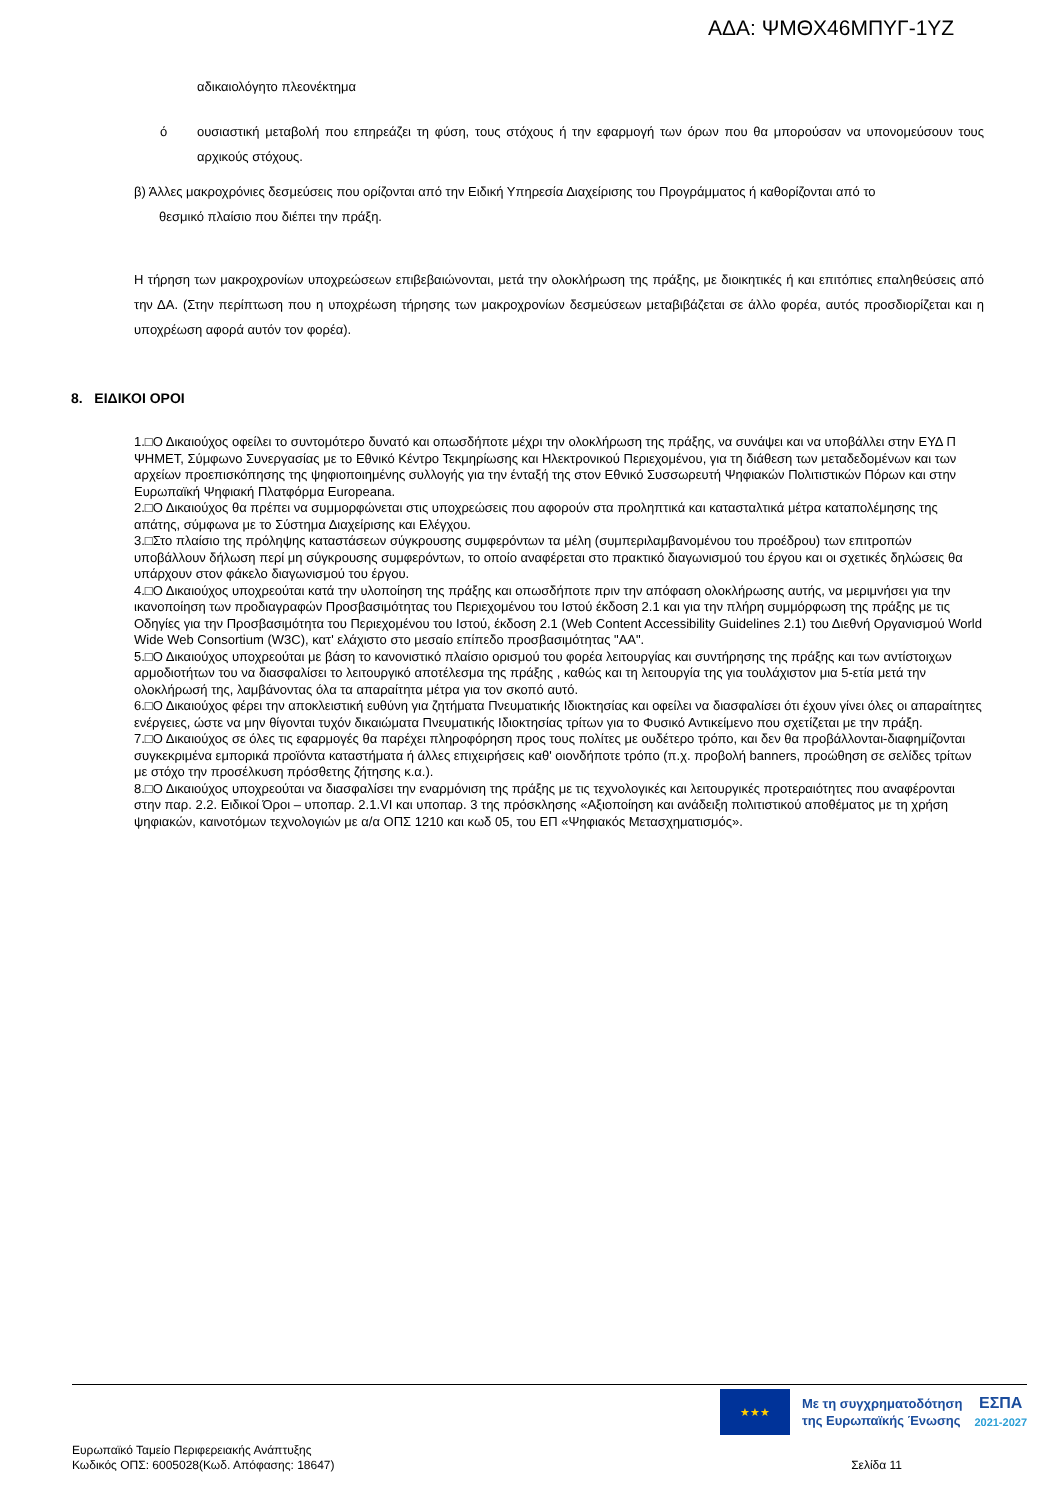ΑΔΑ: ΨΜΘΧ46ΜΠΥΓ-1ΥΖ
αδικαιολόγητο πλεονέκτημα
ό ουσιαστική μεταβολή που επηρεάζει τη φύση, τους στόχους ή την εφαρμογή των όρων που θα μπορούσαν να υπονομεύσουν τους αρχικούς στόχους.
β) Άλλες μακροχρόνιες δεσμεύσεις που ορίζονται από την Ειδική Υπηρεσία Διαχείρισης του Προγράμματος ή καθορίζονται από το
θεσμικό πλαίσιο που διέπει την πράξη.
Η τήρηση των μακροχρονίων υποχρεώσεων επιβεβαιώνονται, μετά την ολοκλήρωση της πράξης, με διοικητικές ή και επιτόπιες επαληθεύσεις από την ΔΑ. (Στην περίπτωση που η υποχρέωση τήρησης των μακροχρονίων δεσμεύσεων μεταβιβάζεται σε άλλο φορέα, αυτός προσδιορίζεται και η υποχρέωση αφορά αυτόν τον φορέα).
8. ΕΙΔΙΚΟΙ ΟΡΟΙ
1.□Ο Δικαιούχος οφείλει το συντομότερο δυνατό και οπωσδήποτε μέχρι την ολοκλήρωση της πράξης, να συνάψει και να υποβάλλει στην ΕΥΔ Π ΨΗΜΕΤ, Σύμφωνο Συνεργασίας με το Εθνικό Κέντρο Τεκμηρίωσης και Ηλεκτρονικού Περιεχομένου, για τη διάθεση των μεταδεδομένων και των αρχείων προεπισκόπησης της ψηφιοποιημένης συλλογής για την ένταξή της στον Εθνικό Συσσωρευτή Ψηφιακών Πολιτιστικών Πόρων και στην Ευρωπαϊκή Ψηφιακή Πλατφόρμα Europeana.
2.□Ο Δικαιούχος θα πρέπει να συμμορφώνεται στις υποχρεώσεις που αφορούν στα προληπτικά και κατασταλτικά μέτρα καταπολέμησης της απάτης, σύμφωνα με το Σύστημα Διαχείρισης και Ελέγχου.
3.□Στο πλαίσιο της πρόληψης καταστάσεων σύγκρουσης συμφερόντων τα μέλη (συμπεριλαμβανομένου του προέδρου) των επιτροπών υποβάλλουν δήλωση περί μη σύγκρουσης συμφερόντων, το οποίο αναφέρεται στο πρακτικό διαγωνισμού του έργου και οι σχετικές δηλώσεις θα υπάρχουν στον φάκελο διαγωνισμού του έργου.
4.□Ο Δικαιούχος υποχρεούται κατά την υλοποίηση της πράξης και οπωσδήποτε πριν την απόφαση ολοκλήρωσης αυτής, να μεριμνήσει για την ικανοποίηση των προδιαγραφών Προσβασιμότητας του Περιεχομένου του Ιστού έκδοση 2.1 και για την πλήρη συμμόρφωση της πράξης με τις Οδηγίες για την Προσβασιμότητα του Περιεχομένου του Ιστού, έκδοση 2.1 (Web Content Accessibility Guidelines 2.1) του Διεθνή Οργανισμού World Wide Web Consortium (W3C), κατ' ελάχιστο στο μεσαίο επίπεδο προσβασιμότητας "ΑΑ".
5.□Ο Δικαιούχος υποχρεούται με βάση το κανονιστικό πλαίσιο ορισμού του φορέα λειτουργίας και συντήρησης της πράξης και των αντίστοιχων αρμοδιοτήτων του να διασφαλίσει το λειτουργικό αποτέλεσμα της πράξης , καθώς και τη λειτουργία της για τουλάχιστον μια 5-ετία μετά την ολοκλήρωσή της, λαμβάνοντας όλα τα απαραίτητα μέτρα για τον σκοπό αυτό.
6.□Ο Δικαιούχος φέρει την αποκλειστική ευθύνη για ζητήματα Πνευματικής Ιδιοκτησίας και οφείλει να διασφαλίσει ότι έχουν γίνει όλες οι απαραίτητες ενέργειες, ώστε να μην θίγονται τυχόν δικαιώματα Πνευματικής Ιδιοκτησίας τρίτων για το Φυσικό Αντικείμενο που σχετίζεται με την πράξη.
7.□Ο Δικαιούχος σε όλες τις εφαρμογές θα παρέχει πληροφόρηση προς τους πολίτες με ουδέτερο τρόπο, και δεν θα προβάλλονται-διαφημίζονται συγκεκριμένα εμπορικά προϊόντα καταστήματα ή άλλες επιχειρήσεις καθ' οιονδήποτε τρόπο (π.χ. προβολή banners, προώθηση σε σελίδες τρίτων με στόχο την προσέλκυση πρόσθετης ζήτησης κ.α.).
8.□Ο Δικαιούχος υποχρεούται να διασφαλίσει την εναρμόνιση της πράξης με τις τεχνολογικές και λειτουργικές προτεραιότητες που αναφέρονται στην παρ. 2.2. Ειδικοί Όροι – υποπαρ. 2.1.VI και υποπαρ. 3 της πρόσκλησης «Αξιοποίηση και ανάδειξη πολιτιστικού αποθέματος με τη χρήση ψηφιακών, καινοτόμων τεχνολογιών με α/α ΟΠΣ 1210 και κωδ 05, του ΕΠ «Ψηφιακός Μετασχηματισμός».
★★★
Με τη συγχρηματοδότηση
της Ευρωπαϊκής Ένωσης
ΕΣΠΑ
2021-2027
Ευρωπαϊκό Ταμείο Περιφερειακής Ανάπτυξης
Κωδικός ΟΠΣ: 6005028(Κωδ. Απόφασης: 18647)
Σελίδα 11